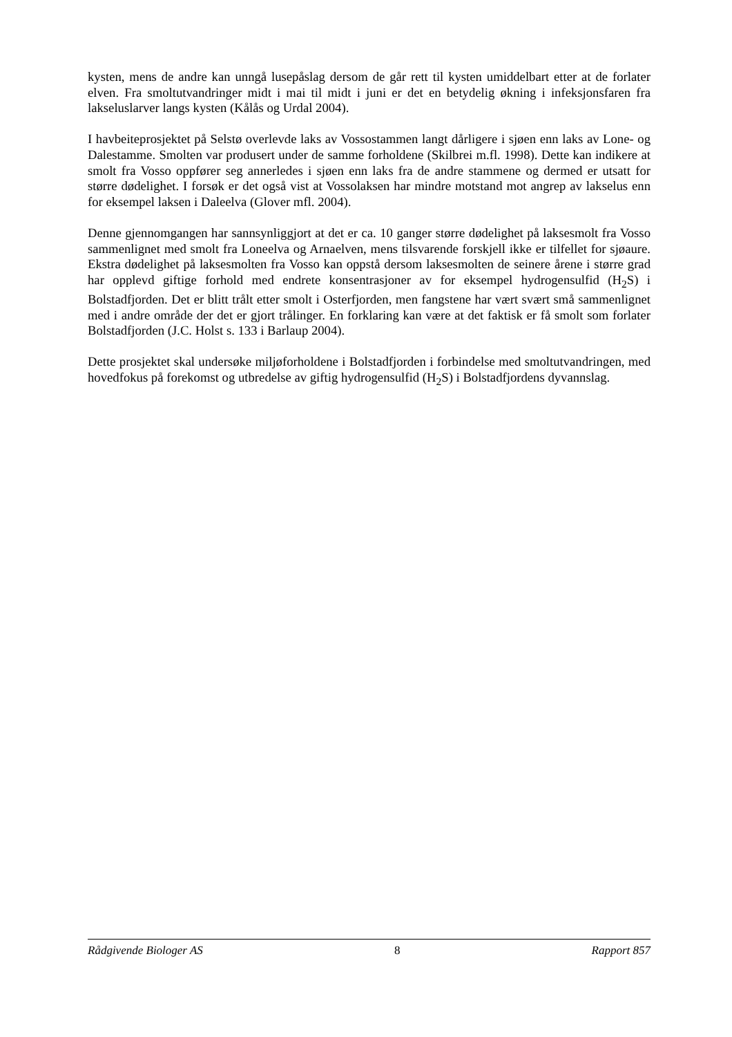kysten, mens de andre kan unngå lusepåslag dersom de går rett til kysten umiddelbart etter at de forlater elven. Fra smoltutvandringer midt i mai til midt i juni er det en betydelig økning i infeksjonsfaren fra lakseluslarver langs kysten (Kålås og Urdal 2004).
I havbeiteprosjektet på Selstø overlevde laks av Vossostammen langt dårligere i sjøen enn laks av Lone- og Dalestamme. Smolten var produsert under de samme forholdene (Skilbrei m.fl. 1998). Dette kan indikere at smolt fra Vosso oppfører seg annerledes i sjøen enn laks fra de andre stammene og dermed er utsatt for større dødelighet. I forsøk er det også vist at Vossolaksen har mindre motstand mot angrep av lakselus enn for eksempel laksen i Daleelva (Glover mfl. 2004).
Denne gjennomgangen har sannsynliggjort at det er ca. 10 ganger større dødelighet på laksesmolt fra Vosso sammenlignet med smolt fra Loneelva og Arnaelven, mens tilsvarende forskjell ikke er tilfellet for sjøaure. Ekstra dødelighet på laksesmolten fra Vosso kan oppstå dersom laksesmolten de seinere årene i større grad har opplevd giftige forhold med endrete konsentrasjoner av for eksempel hydrogensulfid (H<sub>2</sub>S) i Bolstadfjorden. Det er blitt trålt etter smolt i Osterfjorden, men fangstene har vært svært små sammenlignet med i andre område der det er gjort trålinger. En forklaring kan være at det faktisk er få smolt som forlater Bolstadfjorden (J.C. Holst s. 133 i Barlaup 2004).
Dette prosjektet skal undersøke miljøforholdene i Bolstadfjorden i forbindelse med smoltutvandringen, med hovedfokus på forekomst og utbredelse av giftig hydrogensulfid (H<sub>2</sub>S) i Bolstadfjordens dyvannslag.
Rådgivende Biologer AS 8 Rapport 857